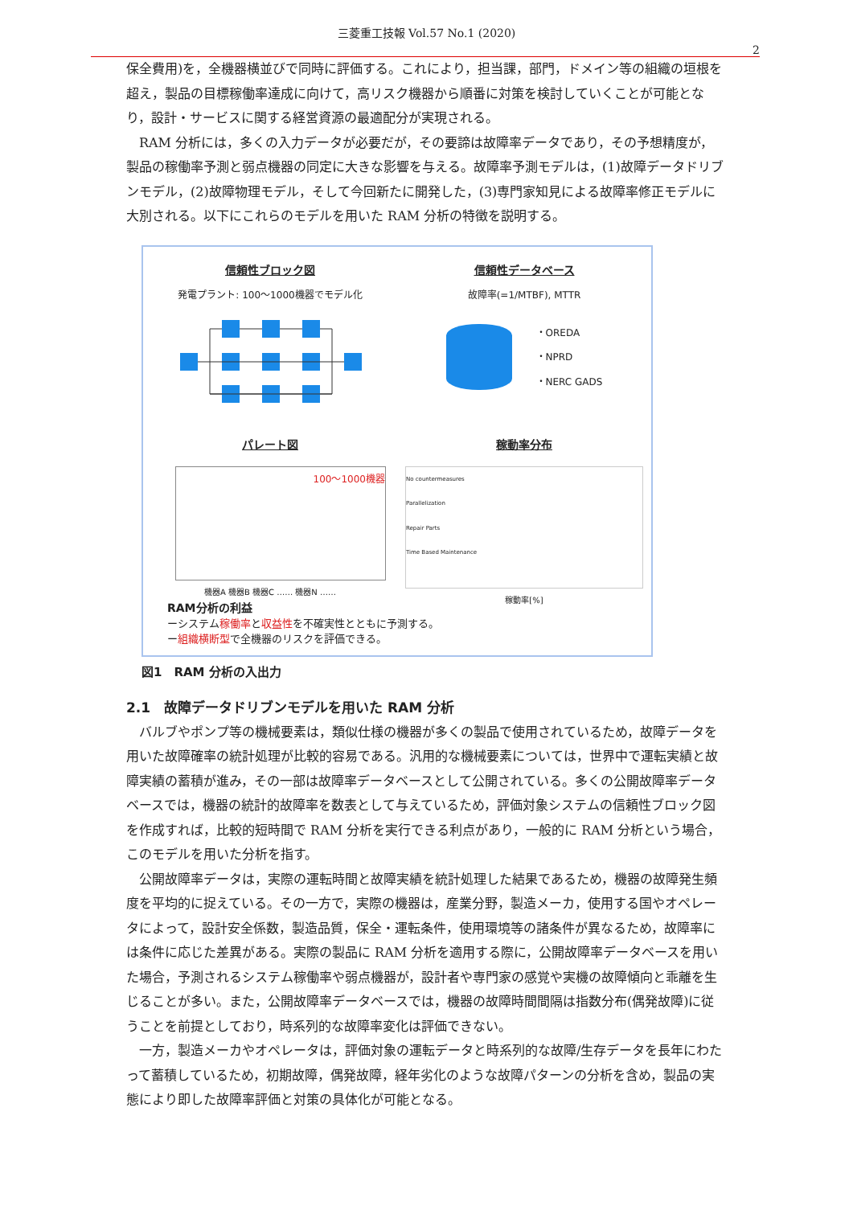三菱重工技報 Vol.57 No.1 (2020)
2
保全費用)を，全機器横並びで同時に評価する。これにより，担当課，部門，ドメイン等の組織の垣根を超え，製品の目標稼働率達成に向けて，高リスク機器から順番に対策を検討していくことが可能となり，設計・サービスに関する経営資源の最適配分が実現される。
RAM 分析には，多くの入力データが必要だが，その要諦は故障率データであり，その予想精度が，製品の稼働率予測と弱点機器の同定に大きな影響を与える。故障率予測モデルは，(1)故障データドリブンモデル，(2)故障物理モデル，そして今回新たに開発した，(3)専門家知見による故障率修正モデルに大別される。以下にこれらのモデルを用いた RAM 分析の特徴を説明する。
信頼性ブロック図
発電プラント: 100〜1000機器でモデル化
信頼性データベース
故障率(=1/MTBF), MTTR
・OREDA
・NPRD
・NERC GADS
パレート図
100〜1000機器
機器A 機器B 機器C …… 機器N ……
稼動率分布
No countermeasures
Parallelization
Repair Parts
Time Based Maintenance
稼動率[%]
RAM分析の利益
ーシステム稼働率と収益性を不確実性とともに予測する。
ー組織横断型で全機器のリスクを評価できる。
図1　RAM 分析の入出力
2.1　故障データドリブンモデルを用いた RAM 分析
バルブやポンプ等の機械要素は，類似仕様の機器が多くの製品で使用されているため，故障データを用いた故障確率の統計処理が比較的容易である。汎用的な機械要素については，世界中で運転実績と故障実績の蓄積が進み，その一部は故障率データベースとして公開されている。多くの公開故障率データベースでは，機器の統計的故障率を数表として与えているため，評価対象システムの信頼性ブロック図を作成すれば，比較的短時間で RAM 分析を実行できる利点があり，一般的に RAM 分析という場合，このモデルを用いた分析を指す。
公開故障率データは，実際の運転時間と故障実績を統計処理した結果であるため，機器の故障発生頻度を平均的に捉えている。その一方で，実際の機器は，産業分野，製造メーカ，使用する国やオペレータによって，設計安全係数，製造品質，保全・運転条件，使用環境等の諸条件が異なるため，故障率には条件に応じた差異がある。実際の製品に RAM 分析を適用する際に，公開故障率データベースを用いた場合，予測されるシステム稼働率や弱点機器が，設計者や専門家の感覚や実機の故障傾向と乖離を生じることが多い。また，公開故障率データベースでは，機器の故障時間間隔は指数分布(偶発故障)に従うことを前提としており，時系列的な故障率変化は評価できない。
一方，製造メーカやオペレータは，評価対象の運転データと時系列的な故障/生存データを長年にわたって蓄積しているため，初期故障，偶発故障，経年劣化のような故障パターンの分析を含め，製品の実態により即した故障率評価と対策の具体化が可能となる。